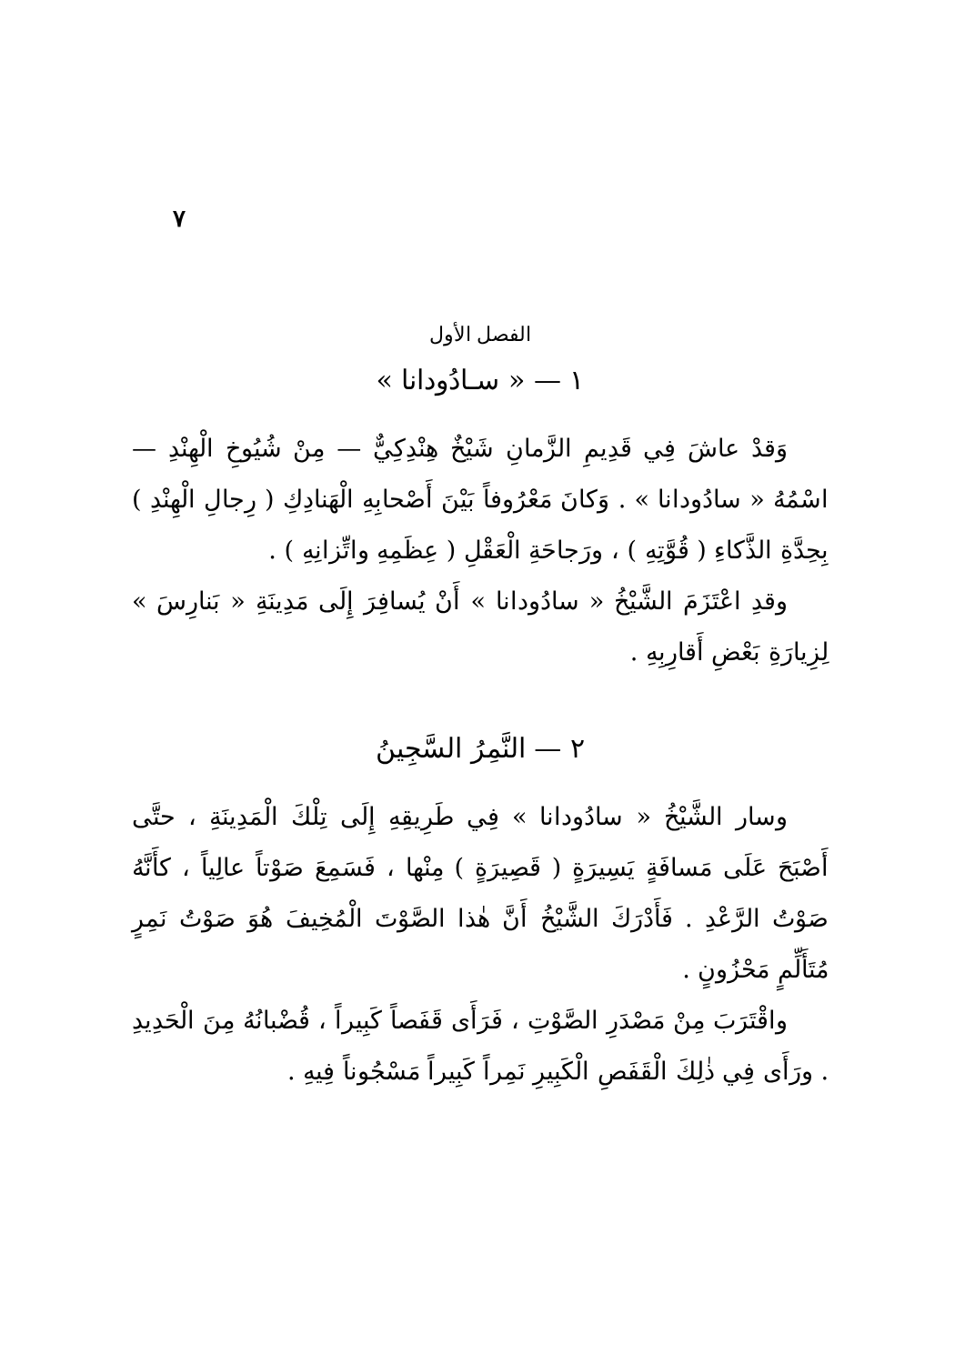٧
الفصل الأول
١ — « سـادُودانا »
وَقدْ عاشَ فِي قَدِيمِ الزَّمانِ شَيْخٌ هِنْدِكِيٌّ — مِنْ شُيُوخِ الْهِنْدِ — اسْمُهُ « سادُودانا » . وَكانَ مَعْرُوفاً بَيْنَ أَصْحابِهِ الْهَنادِكِ ( رِجالِ الْهِنْدِ ) بِحِدَّةِ الذَّكاءِ ( قُوَّتِهِ ) ، ورَجاحَةِ الْعَقْلِ ( عِظَمِهِ واتِّزانِهِ ) .
وقدِ اعْتَزَمَ الشَّيْخُ « سادُودانا » أَنْ يُسافِرَ إِلَى مَدِينَةِ « بَنارِسَ » لِزِيارَةِ بَعْضِ أَقارِبِهِ .
٢ — النَّمِرُ السَّجِينُ
وسار الشَّيْخُ « سادُودانا » فِي طَرِيقِهِ إِلَى تِلْكَ الْمَدِينَةِ ، حتَّى أَصْبَحَ عَلَى مَسافَةٍ يَسِيرَةٍ ( قَصِيرَةٍ ) مِنْها ، فَسَمِعَ صَوْتاً عالِياً ، كأَنَّهُ صَوْتُ الرَّعْدِ . فَأَدْرَكَ الشَّيْخُ أَنَّ هٰذا الصَّوْتَ الْمُخِيفَ هُوَ صَوْتُ نَمِرٍ مُتَأَلِّمٍ مَحْزُونٍ .
واقْتَرَبَ مِنْ مَصْدَرِ الصَّوْتِ ، فَرَأَى قَفَصاً كَبِيراً ، قُضْبانُهُ مِنَ الْحَدِيدِ . ورَأَى فِي ذٰلِكَ الْقَفَصِ الْكَبِيرِ نَمِراً كَبِيراً مَسْجُوناً فِيهِ .